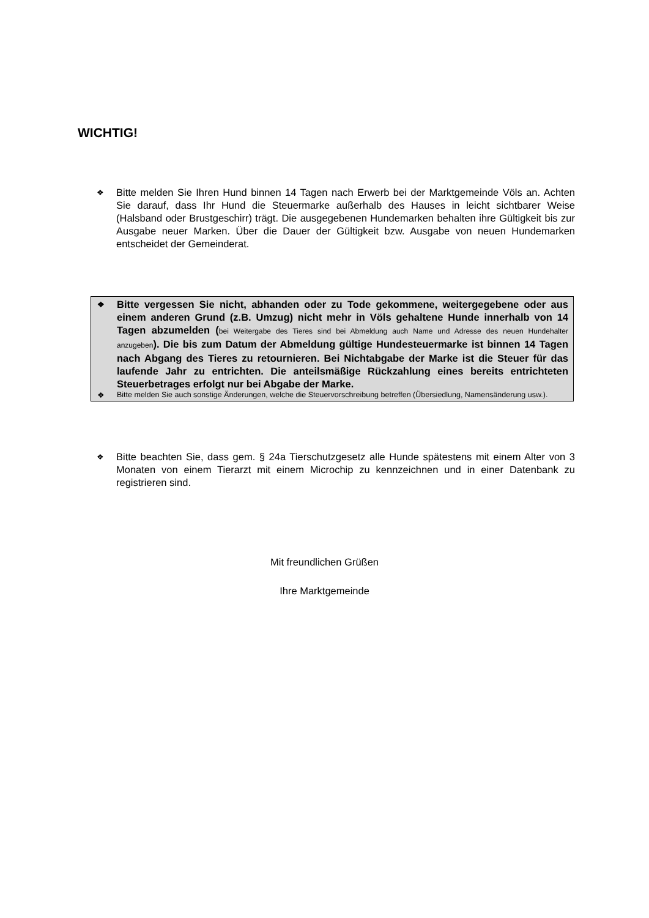WICHTIG!
❖ Bitte melden Sie Ihren Hund binnen 14 Tagen nach Erwerb bei der Marktgemeinde Völs an. Achten Sie darauf, dass Ihr Hund die Steuermarke außerhalb des Hauses in leicht sichtbarer Weise (Halsband oder Brustgeschirr) trägt. Die ausgegebenen Hundemarken behalten ihre Gültigkeit bis zur Ausgabe neuer Marken. Über die Dauer der Gültigkeit bzw. Ausgabe von neuen Hundemarken entscheidet der Gemeinderat.
❖ Bitte vergessen Sie nicht, abhanden oder zu Tode gekommene, weitergegebene oder aus einem anderen Grund (z.B. Umzug) nicht mehr in Völs gehaltene Hunde innerhalb von 14 Tagen abzumelden (bei Weitergabe des Tieres sind bei Abmeldung auch Name und Adresse des neuen Hundehalter anzugeben). Die bis zum Datum der Abmeldung gültige Hundesteuermarke ist binnen 14 Tagen nach Abgang des Tieres zu retournieren. Bei Nichtabgabe der Marke ist die Steuer für das laufende Jahr zu entrichten. Die anteilsmäßige Rückzahlung eines bereits entrichteten Steuerbetrages erfolgt nur bei Abgabe der Marke.
❖ Bitte melden Sie auch sonstige Änderungen, welche die Steuervorschreibung betreffen (Übersiedlung, Namensänderung usw.).
❖ Bitte beachten Sie, dass gem. § 24a Tierschutzgesetz alle Hunde spätestens mit einem Alter von 3 Monaten von einem Tierarzt mit einem Microchip zu kennzeichnen und in einer Datenbank zu registrieren sind.
Mit freundlichen Grüßen
Ihre Marktgemeinde